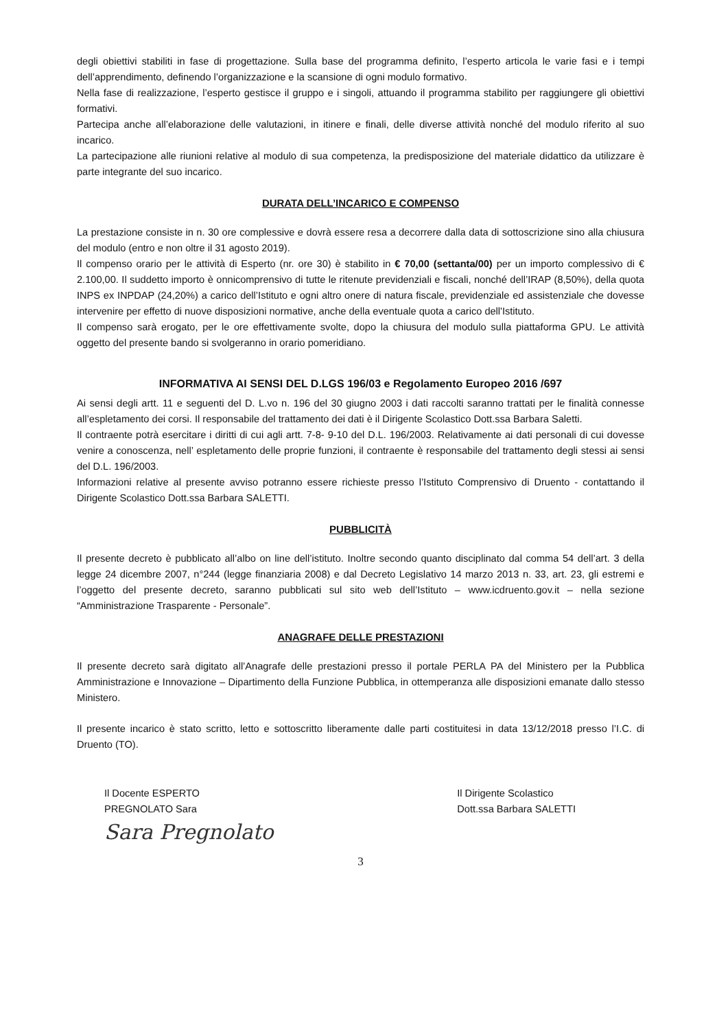degli obiettivi stabiliti in fase di progettazione. Sulla base del programma definito, l’esperto articola le varie fasi e i tempi dell’apprendimento, definendo l’organizzazione e la scansione di ogni modulo formativo.
Nella fase di realizzazione, l’esperto gestisce il gruppo e i singoli, attuando il programma stabilito per raggiungere gli obiettivi formativi.
Partecipa anche all’elaborazione delle valutazioni, in itinere e finali, delle diverse attività nonché del modulo riferito al suo incarico.
La partecipazione alle riunioni relative al modulo di sua competenza, la predisposizione del materiale didattico da utilizzare è parte integrante del suo incarico.
DURATA DELL’INCARICO E COMPENSO
La prestazione consiste in n. 30 ore complessive e dovrà essere resa a decorrere dalla data di sottoscrizione sino alla chiusura del modulo (entro e non oltre il 31 agosto 2019).
Il compenso orario per le attività di Esperto (nr. ore 30) è stabilito in € 70,00 (settanta/00) per un importo complessivo di € 2.100,00. Il suddetto importo è onnicomprensivo di tutte le ritenute previdenziali e fiscali, nonché dell’IRAP (8,50%), della quota INPS ex INPDAP (24,20%) a carico dell’Istituto e ogni altro onere di natura fiscale, previdenziale ed assistenziale che dovesse intervenire per effetto di nuove disposizioni normative, anche della eventuale quota a carico dell'Istituto.
Il compenso sarà erogato, per le ore effettivamente svolte, dopo la chiusura del modulo sulla piattaforma GPU. Le attività oggetto del presente bando si svolgeranno in orario pomeridiano.
INFORMATIVA AI SENSI DEL D.LGS 196/03 e Regolamento Europeo 2016 /697
Ai sensi degli artt. 11 e seguenti del D. L.vo n. 196 del 30 giugno 2003 i dati raccolti saranno trattati per le finalità connesse all’espletamento dei corsi. Il responsabile del trattamento dei dati è il Dirigente Scolastico Dott.ssa Barbara Saletti.
Il contraente potrà esercitare i diritti di cui agli artt. 7-8- 9-10 del D.L. 196/2003. Relativamente ai dati personali di cui dovesse venire a conoscenza, nell’ espletamento delle proprie funzioni, il contraente è responsabile del trattamento degli stessi ai sensi del D.L. 196/2003.
Informazioni relative al presente avviso potranno essere richieste presso l’Istituto Comprensivo di Druento - contattando il Dirigente Scolastico Dott.ssa Barbara SALETTI.
PUBBLICITÀ
Il presente decreto è pubblicato all’albo on line dell’istituto. Inoltre secondo quanto disciplinato dal comma 54 dell’art. 3 della legge 24 dicembre 2007, n°244 (legge finanziaria 2008) e dal Decreto Legislativo 14 marzo 2013 n. 33, art. 23, gli estremi e l’oggetto del presente decreto, saranno pubblicati sul sito web dell’Istituto – www.icdruento.gov.it – nella sezione “Amministrazione Trasparente - Personale”.
ANAGRAFE DELLE PRESTAZIONI
Il presente decreto sarà digitato all’Anagrafe delle prestazioni presso il portale PERLA PA del Ministero per la Pubblica Amministrazione e Innovazione – Dipartimento della Funzione Pubblica, in ottemperanza alle disposizioni emanate dallo stesso Ministero.
Il presente incarico è stato scritto, letto e sottoscritto liberamente dalle parti costituitesi in data 13/12/2018 presso l’I.C. di Druento (TO).
Il Docente ESPERTO
PREGNOLATO Sara
Sara Pregnolato
Il Dirigente Scolastico
Dott.ssa Barbara SALETTI
3